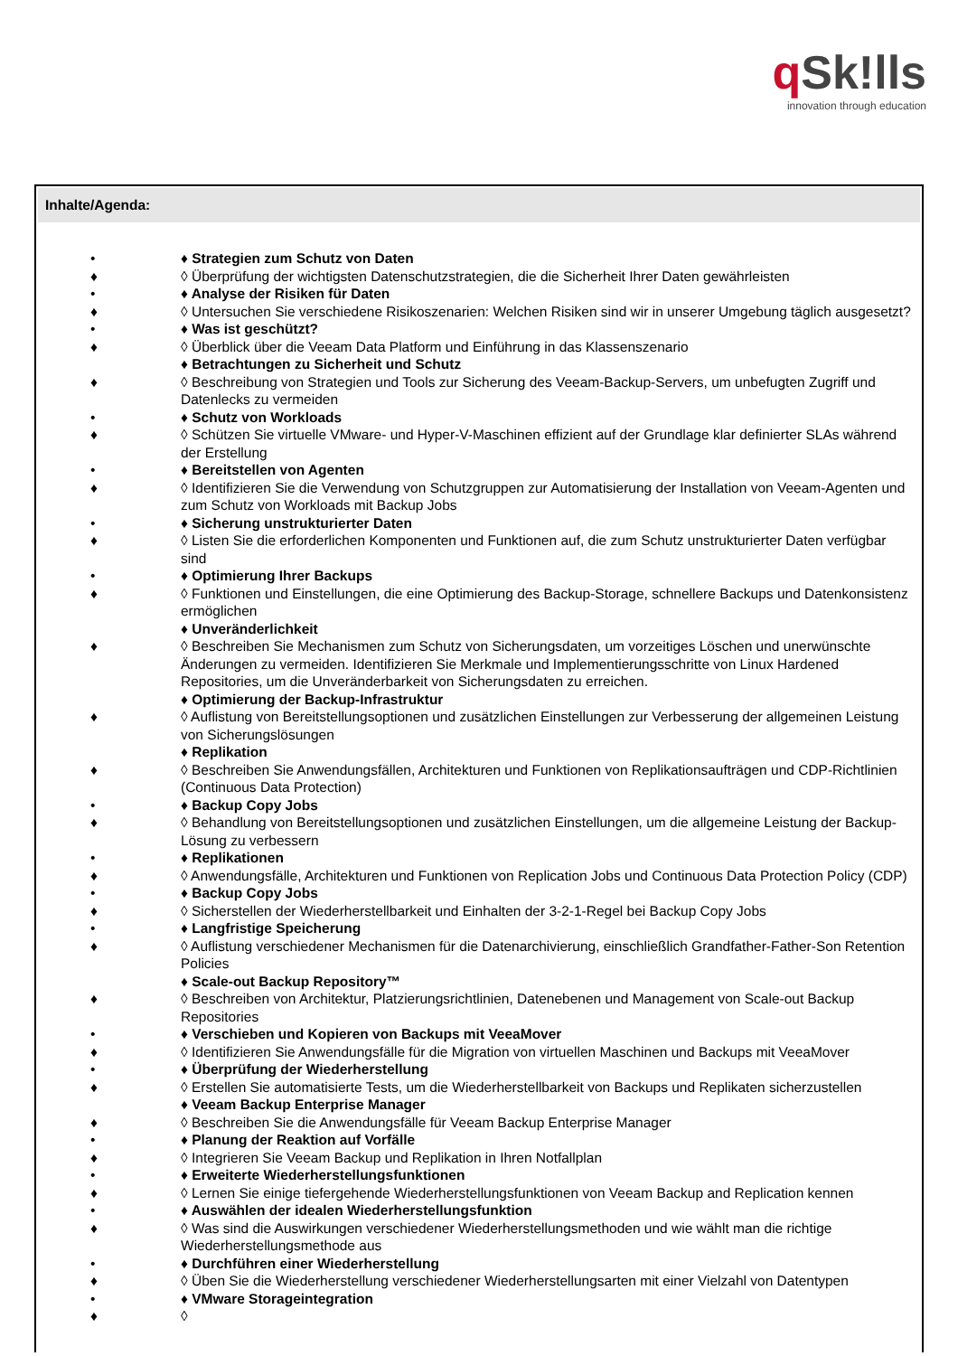q Sk!lls
innovation through education
Inhalte/Agenda:
• ♦ Strategien zum Schutz von Daten
♦ ◊ Überprüfung der wichtigsten Datenschutzstrategien, die die Sicherheit Ihrer Daten gewährleisten
• ♦ Analyse der Risiken für Daten
♦ ◊ Untersuchen Sie verschiedene Risikoszenarien: Welchen Risiken sind wir in unserer Umgebung täglich ausgesetzt?
• ♦ Was ist geschützt?
♦ ◊ Überblick über die Veeam Data Platform und Einführung in das Klassenszenario
♦ Betrachtungen zu Sicherheit und Schutz
♦ ◊ Beschreibung von Strategien und Tools zur Sicherung des Veeam-Backup-Servers, um unbefugten Zugriff und Datenlecks zu vermeiden
• ♦ Schutz von Workloads
♦ ◊ Schützen Sie virtuelle VMware- und Hyper-V-Maschinen effizient auf der Grundlage klar definierter SLAs während der Erstellung
• ♦ Bereitstellen von Agenten
♦ ◊ Identifizieren Sie die Verwendung von Schutzgruppen zur Automatisierung der Installation von Veeam-Agenten und zum Schutz von Workloads mit Backup Jobs
• ♦ Sicherung unstrukturierter Daten
♦ ◊ Listen Sie die erforderlichen Komponenten und Funktionen auf, die zum Schutz unstrukturierter Daten verfügbar sind
• ♦ Optimierung Ihrer Backups
♦ ◊ Funktionen und Einstellungen, die eine Optimierung des Backup-Storage, schnellere Backups und Datenkonsistenz ermöglichen
♦ Unveränderlichkeit
♦ ◊ Beschreiben Sie Mechanismen zum Schutz von Sicherungsdaten, um vorzeitiges Löschen und unerwünschte Änderungen zu vermeiden. Identifizieren Sie Merkmale und Implementierungsschritte von Linux Hardened Repositories, um die Unveränderbarkeit von Sicherungsdaten zu erreichen.
♦ Optimierung der Backup-Infrastruktur
♦ ◊ Auflistung von Bereitstellungsoptionen und zusätzlichen Einstellungen zur Verbesserung der allgemeinen Leistung von Sicherungslösungen
♦ Replikation
♦ ◊ Beschreiben Sie Anwendungsfällen, Architekturen und Funktionen von Replikationsaufträgen und CDP-Richtlinien (Continuous Data Protection)
• ♦ Backup Copy Jobs
♦ ◊ Behandlung von Bereitstellungsoptionen und zusätzlichen Einstellungen, um die allgemeine Leistung der Backup-Lösung zu verbessern
• ♦ Replikationen
♦ ◊ Anwendungsfälle, Architekturen und Funktionen von Replication Jobs und Continuous Data Protection Policy (CDP)
• ♦ Backup Copy Jobs
♦ ◊ Sicherstellen der Wiederherstellbarkeit und Einhalten der 3-2-1-Regel bei Backup Copy Jobs
• ♦ Langfristige Speicherung
♦ ◊ Auflistung verschiedener Mechanismen für die Datenarchivierung, einschließlich Grandfather-Father-Son Retention Policies
♦ Scale-out Backup Repository™
♦ ◊ Beschreiben von Architektur, Platzierungsrichtlinien, Datenebenen und Management von Scale-out Backup Repositories
• ♦ Verschieben und Kopieren von Backups mit VeeaMover
♦ ◊ Identifizieren Sie Anwendungsfälle für die Migration von virtuellen Maschinen und Backups mit VeeaMover
• ♦ Überprüfung der Wiederherstellung
♦ ◊ Erstellen Sie automatisierte Tests, um die Wiederherstellbarkeit von Backups und Replikaten sicherzustellen
♦ Veeam Backup Enterprise Manager
♦ ◊ Beschreiben Sie die Anwendungsfälle für Veeam Backup Enterprise Manager
• ♦ Planung der Reaktion auf Vorfälle
♦ ◊ Integrieren Sie Veeam Backup und Replikation in Ihren Notfallplan
• ♦ Erweiterte Wiederherstellungsfunktionen
♦ ◊ Lernen Sie einige tiefergehende Wiederherstellungsfunktionen von Veeam Backup and Replication kennen
• ♦ Auswählen der idealen Wiederherstellungsfunktion
♦ ◊ Was sind die Auswirkungen verschiedener Wiederherstellungsmethoden und wie wählt man die richtige Wiederherstellungsmethode aus
• ♦ Durchführen einer Wiederherstellung
♦ ◊ Üben Sie die Wiederherstellung verschiedener Wiederherstellungsarten mit einer Vielzahl von Datentypen
• ♦ VMware Storageintegration
♦ ◊